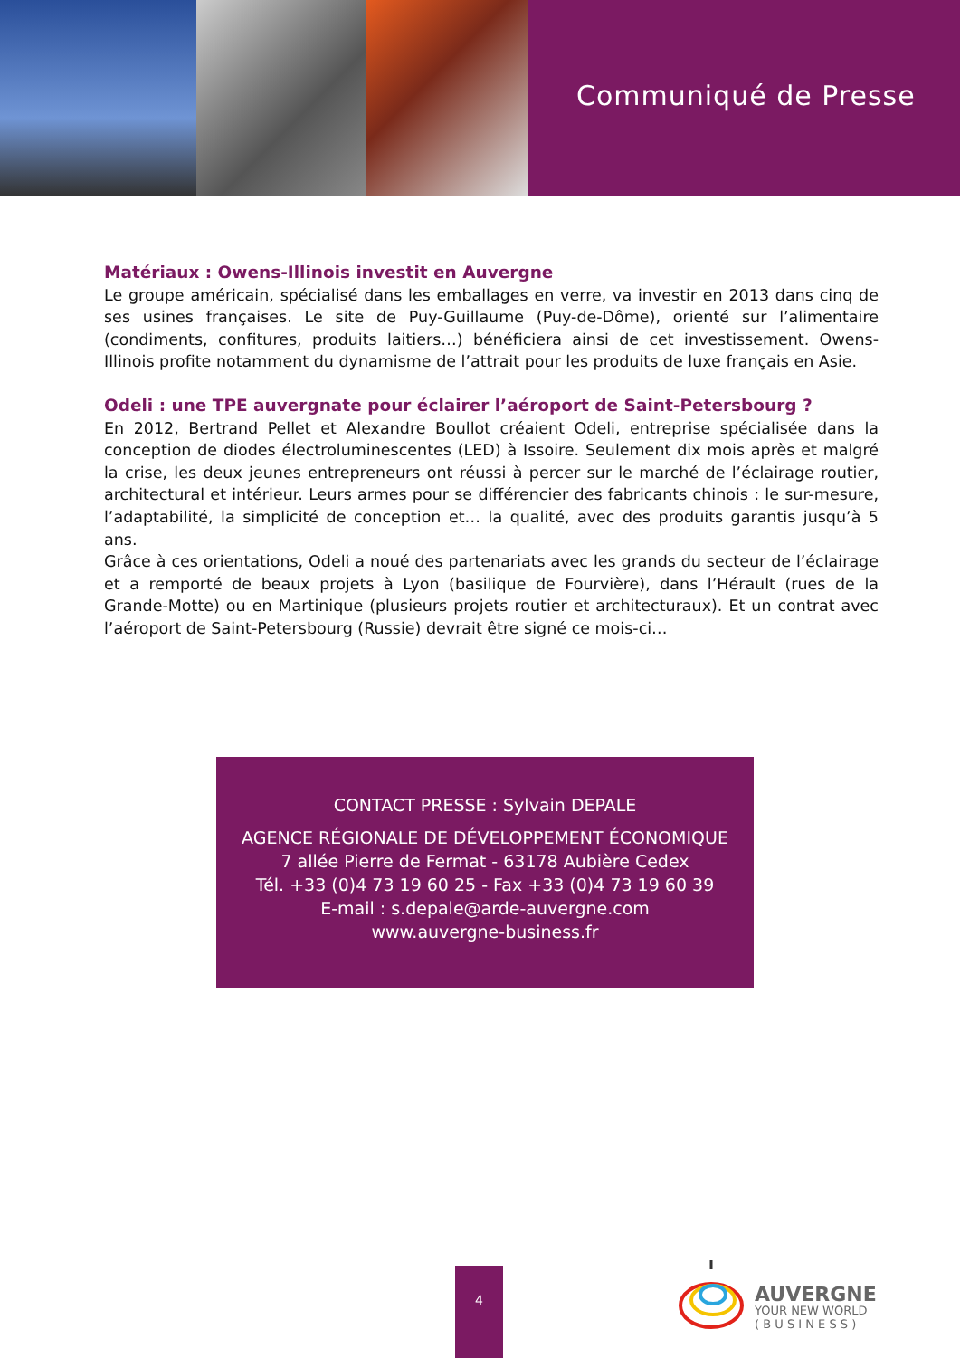Communiqué de Presse
Matériaux : Owens-Illinois investit en Auvergne
Le groupe américain, spécialisé dans les emballages en verre, va investir en 2013 dans cinq de ses usines françaises. Le site de Puy-Guillaume (Puy-de-Dôme), orienté sur l’alimentaire (condiments, confitures, produits laitiers…) bénéficiera ainsi de cet investissement. Owens-Illinois profite notamment du dynamisme de l’attrait pour les produits de luxe français en Asie.
Odeli : une TPE auvergnate pour éclairer l’aéroport de Saint-Petersbourg ?
En 2012, Bertrand Pellet et Alexandre Boullot créaient Odeli, entreprise spécialisée dans la conception de diodes électroluminescentes (LED) à Issoire. Seulement dix mois après et malgré la crise, les deux jeunes entrepreneurs ont réussi à percer sur le marché de l’éclairage routier, architectural et intérieur. Leurs armes pour se différencier des fabricants chinois : le sur-mesure, l’adaptabilité, la simplicité de conception et… la qualité, avec des produits garantis jusqu’à 5 ans.
Grâce à ces orientations, Odeli a noué des partenariats avec les grands du secteur de l’éclairage et a remporté de beaux projets à Lyon (basilique de Fourvière), dans l’Hérault (rues de la Grande-Motte) ou en Martinique (plusieurs projets routier et architecturaux). Et un contrat avec l’aéroport de Saint-Petersbourg (Russie) devrait être signé ce mois-ci…
CONTACT PRESSE : Sylvain DEPALE
AGENCE RÉGIONALE DE DÉVELOPPEMENT ÉCONOMIQUE
7 allée Pierre de Fermat - 63178 Aubière Cedex
Tél. +33 (0)4 73 19 60 25 - Fax +33 (0)4 73 19 60 39
E-mail : s.depale@arde-auvergne.com
www.auvergne-business.fr
4
AUVERGNE
YOUR NEW WORLD
( B U S I N E S S )